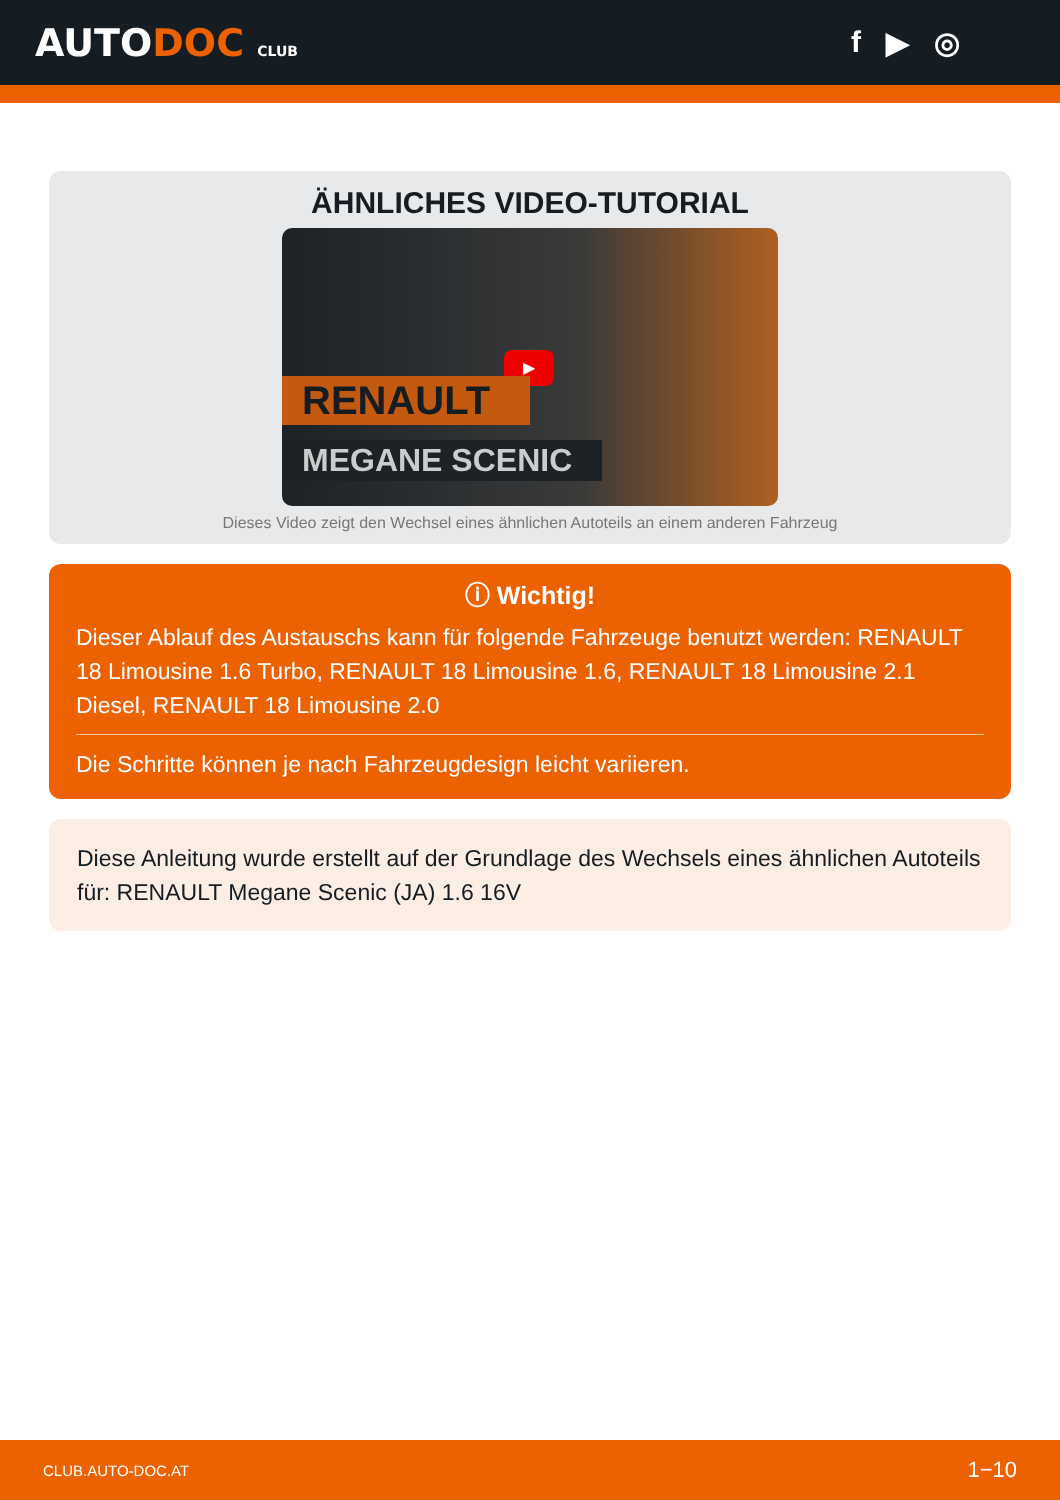AUTODOC CLUB
f ▶ ◎
ÄHNLICHES VIDEO-TUTORIAL
▶
RENAULT
MEGANE SCENIC
Dieses Video zeigt den Wechsel eines ähnlichen Autoteils an einem anderen Fahrzeug
ⓘ Wichtig!
Dieser Ablauf des Austauschs kann für folgende Fahrzeuge benutzt werden: RENAULT 18 Limousine 1.6 Turbo, RENAULT 18 Limousine 1.6, RENAULT 18 Limousine 2.1 Diesel, RENAULT 18 Limousine 2.0
Die Schritte können je nach Fahrzeugdesign leicht variieren.
Diese Anleitung wurde erstellt auf der Grundlage des Wechsels eines ähnlichen Autoteils für: RENAULT Megane Scenic (JA) 1.6 16V
CLUB.AUTO-DOC.AT 1−10